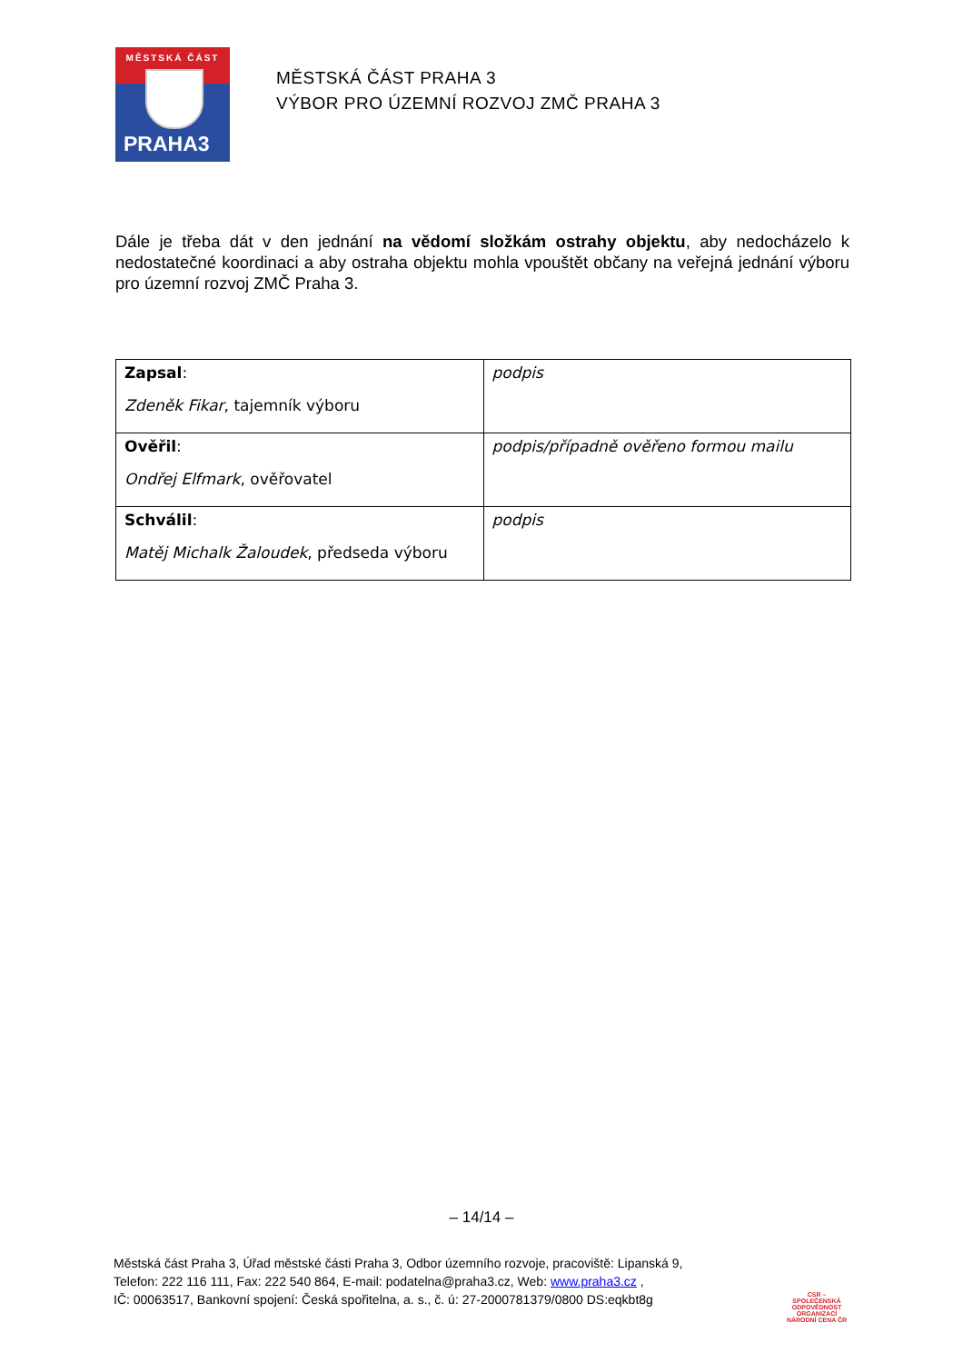MĚSTSKÁ ČÁST
PRAHA3
MĚSTSKÁ ČÁST PRAHA 3
VÝBOR PRO ÚZEMNÍ ROZVOJ ZMČ PRAHA 3
Dále je třeba dát v den jednání na vědomí složkám ostrahy objektu, aby nedocházelo k nedostatečné koordinaci a aby ostraha objektu mohla vpouštět občany na veřejná jednání výboru pro územní rozvoj ZMČ Praha 3.
| Zapsal : Zdeněk Fikar , tajemník výboru | podpis |
| Ověřil : Ondřej Elfmark , ověřovatel | podpis/případně ověřeno formou mailu |
| Schválil : Matěj Michalk Žaloudek , předseda výboru | podpis |
– 14/14 –
Městská část Praha 3, Úřad městské části Praha 3, Odbor územního rozvoje, pracoviště: Lipanská 9,
Telefon: 222 116 111, Fax: 222 540 864, E-mail: podatelna@praha3.cz, Web: www.praha3.cz ,
IČ: 00063517, Bankovní spojení: Česká spořitelna, a. s., č. ú: 27-2000781379/0800 DS:eqkbt8g
CSR – SPOLEČENSKÁ ODPOVĚDNOST ORGANIZACÍ
NÁRODNÍ CENA ČR